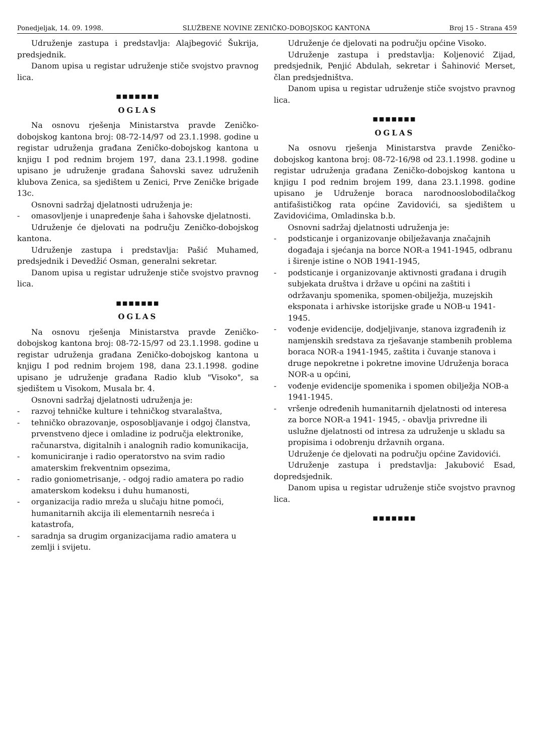Ponedjeljak, 14. 09. 1998. SLUŽBENE NOVINE ZENIČKO-DOBOJSKOG KANTONA Broj 15 - Strana 459
Udruženje zastupa i predstavlja: Alajbegović Šukrija, predsjednik.
Danom upisa u registar udruženje stiče svojstvo pravnog lica.
■■■■■■■
OGLAS
Na osnovu rješenja Ministarstva pravde Zeničko-dobojskog kantona broj: 08-72-14/97 od 23.1.1998. godine u registar udruženja građana Zeničko-dobojskog kantona u knjigu I pod rednim brojem 197, dana 23.1.1998. godine upisano je udruženje građana Šahovski savez udruženih klubova Zenica, sa sjedištem u Zenici, Prve Zeničke brigade 13c.
Osnovni sadržaj djelatnosti udruženja je:
- omasovljenje i unapređenje šaha i šahovske djelatnosti.
Udruženje će djelovati na području Zeničko-dobojskog kantona.
Udruženje zastupa i predstavlja: Pašić Muhamed, predsjednik i Devedžić Osman, generalni sekretar.
Danom upisa u registar udruženje stiče svojstvo pravnog lica.
■■■■■■■
OGLAS
Na osnovu rješenja Ministarstva pravde Zeničko-dobojskog kantona broj: 08-72-15/97 od 23.1.1998. godine u registar udruženja građana Zeničko-dobojskog kantona u knjigu I pod rednim brojem 198, dana 23.1.1998. godine upisano je udruženje građana Radio klub "Visoko", sa sjedištem u Visokom, Musala br. 4.
Osnovni sadržaj djelatnosti udruženja je:
- razvoj tehničke kulture i tehničkog stvaralaštva,
- tehničko obrazovanje, osposobljavanje i odgoj članstva, prvenstveno djece i omladine iz područja elektronike, računarstva, digitalnih i analognih radio komunikacija,
- komuniciranje i radio operatorstvo na svim radio amaterskim frekventnim opsezima,
- radio goniometrisanje, - odgoj radio amatera po radio amaterskom kodeksu i duhu humanosti,
- organizacija radio mreža u slučaju hitne pomoći, humanitarnih akcija ili elementarnih nesreća i katastrofa,
- saradnja sa drugim organizacijama radio amatera u zemlji i svijetu.
Udruženje će djelovati na području općine Visoko.
Udruženje zastupa i predstavlja: Koljenović Zijad, predsjednik, Penjić Abdulah, sekretar i Šahinović Merset, član predsjedništva.
Danom upisa u registar udruženje stiče svojstvo pravnog lica.
■■■■■■■
OGLAS
Na osnovu rješenja Ministarstva pravde Zeničko-dobojskog kantona broj: 08-72-16/98 od 23.1.1998. godine u registar udruženja građana Zeničko-dobojskog kantona u knjigu I pod rednim brojem 199, dana 23.1.1998. godine upisano je Udruženje boraca narodnooslobodilačkog antifašističkog rata općine Zavidovići, sa sjedištem u Zavidovićima, Omladinska b.b.
Osnovni sadržaj djelatnosti udruženja je:
- podsticanje i organizovanje obilježavanja značajnih događaja i sjećanja na borce NOR-a 1941-1945, odbranu i širenje istine o NOB 1941-1945,
- podsticanje i organizovanje aktivnosti građana i drugih subjekata društva i države u općini na zaštiti i održavanju spomenika, spomen-obilježja, muzejskih eksponata i arhivske istorijske građe u NOB-u 1941-1945.
- vođenje evidencije, dodjeljivanje, stanova izgrađenih iz namjenskih sredstava za rješavanje stambenih problema boraca NOR-a 1941-1945, zaštita i čuvanje stanova i druge nepokretne i pokretne imovine Udruženja boraca NOR-a u općini,
- vođenje evidencije spomenika i spomen obilježja NOB-a 1941-1945.
- vršenje određenih humanitarnih djelatnosti od interesa za borce NOR-a 1941- 1945, - obavlja privredne ili uslužne djelatnosti od intresa za udruženje u skladu sa propisima i odobrenju državnih organa.
Udruženje će djelovati na području općine Zavidovići.
Udruženje zastupa i predstavlja: Jakubović Esad, dopredsjednik.
Danom upisa u registar udruženje stiče svojstvo pravnog lica.
■■■■■■■